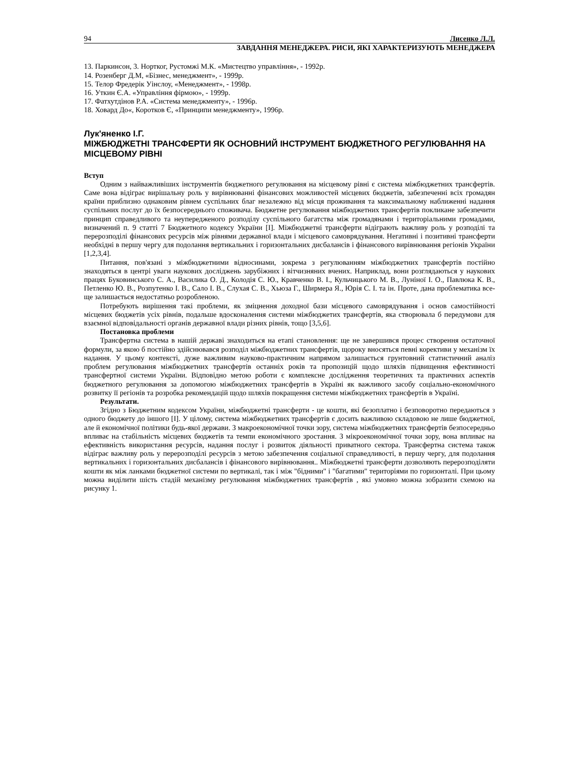94 Лисенко Л.Л.
ЗАВДАННЯ МЕНЕДЖЕРА. РИСИ, ЯКІ ХАРАКТЕРИЗУЮТЬ МЕНЕДЖЕРА
13. Паркинсон, 3. Нортког, Рустомжі М.К. «Мистецтво управління», - 1992р.
14. Розенберг Д.М, «Бізнес, менеджмент», - 1999р.
15. Телор Фредерік Уінслоу, «Менеджмент», - 1998р.
16. Уткин Є.А. «Управління фірмою», - 1999р.
17. Фатхутдінов Р.А. «Система менеджменту», - 1996р.
18. Ховард До«, Коротков Є, «Принципи менеджменту», 1996р.
Лук'яненко І.Г.
МІЖБЮДЖЕТНІ ТРАНСФЕРТИ ЯК ОСНОВНИЙ ІНСТРУМЕНТ БЮДЖЕТНОГО РЕГУЛЮВАННЯ НА МІСЦЕВОМУ РІВНІ
Вступ
Одним з найважливіших інструментів бюджетного регулювання на місцевому рівні є система міжбюджетних трансфертів. Саме вона відіграє вирішальну роль у вирівнюванні фінансових можливостей місцевих бюджетів, забезпеченні всіх громадян країни приблизно однаковим рівнем суспільних благ незалежно від місця проживання та максимальному наближенні надання суспільних послуг до їх безпосереднього споживача. Бюджетне регулювання міжбюджетних трансфертів покликане забезпечити принцип справедливого та неупередженого розподілу суспільного багатства між громадянами і територіальними громадами, визначений п. 9 статті 7 Бюджетного кодексу України [I]. Міжбюджетні трансферти відіграють важливу роль у розподілі та перерозподілі фінансових ресурсів між рівнями державної влади і місцевого самоврядування. Негативні і позитивні трансферти необхідні в першу чергу для подолання вертикальних і горизонтальних дисбалансів і фінансового вирівнювання регіонів України [1,2,3,4].
Питання, пов'язані з міжбюджетними відносинами, зокрема з регулюванням міжбюджетних трансфертів постійно знаходяться в центрі уваги наукових досліджень зарубіжних і вітчизняних вчених. Наприклад, вони розглядаються у наукових працях Буковинського С. А., Василика О. Д., Колодія С. Ю., Кравченко В. І., Кульчицького М. В., Луніної І. О., Павлюка К. В., Петленко Ю. В., Розпутенко І. В., Сало І. В., Слухая С. В., Хьюза Г., Ширмера Я., Юрія С. І. та ін. Проте, дана проблематика все-ще залишається недостатньо розробленою.
Потребують вирішення такі проблеми, як зміцнення доходної бази місцевого самоврядування і основ самостійності місцевих бюджетів усіх рівнів, подальше вдосконалення системи міжбюджетих трансфертів, яка створювала б передумови для взаємної відповідальності органів державної влади різних рівнів, тощо [3,5,6].
Постановка проблеми
Трансфертна система в нашій державі знаходиться на етапі становлення: ще не завершився процес створення остаточної формули, за якою б постійно здійснювався розподіл міжбюджетних трансфертів, щороку вносяться певні корективи у механізм їх надання. У цьому контексті, дуже важливим науково-практичним напрямом залишається грунтовний статистичний аналіз проблем регулювання міжбюджетних трансфертів останніх років та пропозицій щодо шляхів підвищення ефективності трансфертної системи України. Відповідно метою роботи є комплексне дослідження теоретичних та практичних аспектів бюджетного регулювання за допомогою міжбюджетних трансфертів в Україні як важливого засобу соціально-економічного розвитку її регіонів та розробка рекомендацій щодо шляхів покращення системи міжбюджетних трансфертів в Україні.
Результати.
Згідно з Бюджетним кодексом України, міжбюджетні трансферти - це кошти, які безоплатно і безповоротно передаються з одного бюджету до іншого [I]. У цілому, система міжбюджетних трансфертів є досить важливою складовою не лише бюджетної, але й економічної політики будь-якої держави. З макроекономічної точки зору, система міжбюджетних трансфертів безпосередньо впливає на стабільність місцевих бюджетів та темпи економічного зростання. З мікроекономічної точки зору, вона впливає на ефективність використання ресурсів, надання послуг і розвиток діяльності приватного сектора. Трансфертна система також відіграє важливу роль у перерозподілі ресурсів з метою забезпечення соціальної справедливості, в першу чергу, для подолання вертикальних і горизонтальних дисбалансів і фінансового вирівнювання.. Міжбюджетні трансферти дозволяють перерозподіляти кошти як між ланками бюджетної системи по вертикалі, так і між "бідними" і "багатими" територіями по горизонталі. При цьому можна виділити шість стадій механізму регулювання міжбюджетних трансфертів , які умовно можна зобразити схемою на рисунку 1.